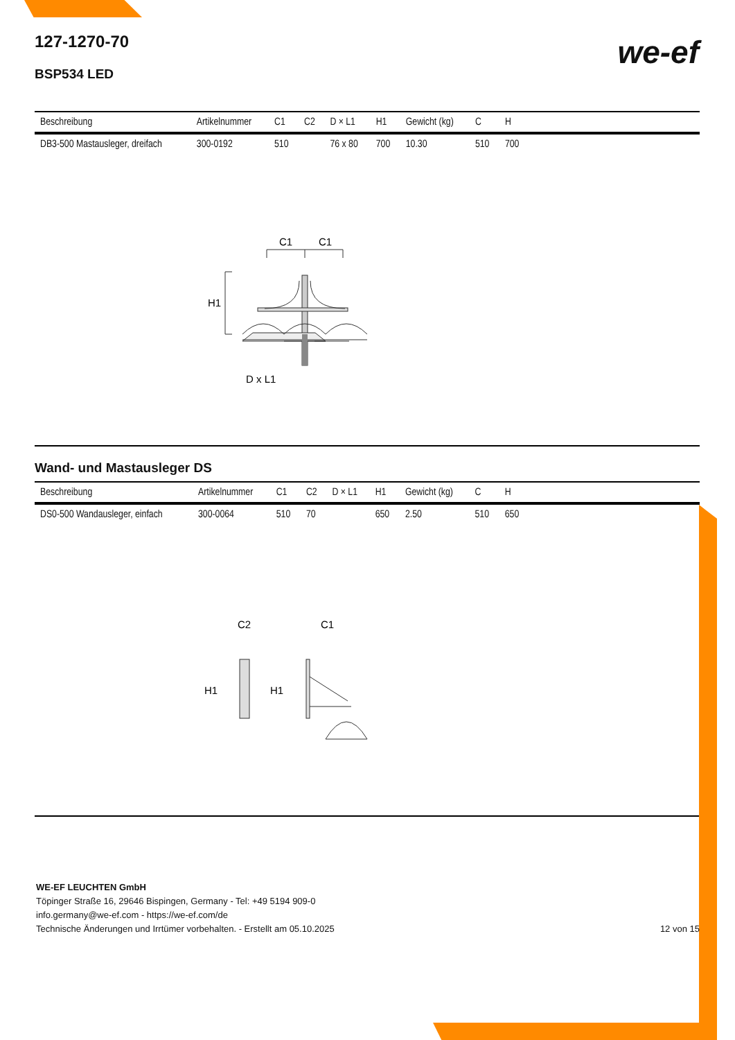we-ef
127-1270-70
BSP534 LED
| Beschreibung | Artikelnummer | C1 | C2 | D × L1 | H1 | Gewicht (kg) | C | H | |
| --- | --- | --- | --- | --- | --- | --- | --- | --- | --- |
| DB3-500 Mastausleger, dreifach | 300-0192 | 510 | | 76 x 80 | 700 | 10.30 | 510 | 700 | |
C1
C1
H1
D x L1
Wand- und Mastausleger DS
| Beschreibung | Artikelnummer | C1 | C2 | D × L1 | H1 | Gewicht (kg) | C | H | |
| --- | --- | --- | --- | --- | --- | --- | --- | --- | --- |
| DS0-500 Wandausleger, einfach | 300-0064 | 510 | 70 | | 650 | 2.50 | 510 | 650 | |
C2
C1
H1
H1
WE-EF LEUCHTEN GmbH
Töpinger Straße 16, 29646 Bispingen, Germany - Tel: +49 5194 909-0
info.germany@we-ef.com - https://we-ef.com/de
Technische Änderungen und Irrtümer vorbehalten. - Erstellt am 05.10.2025 12 von 15